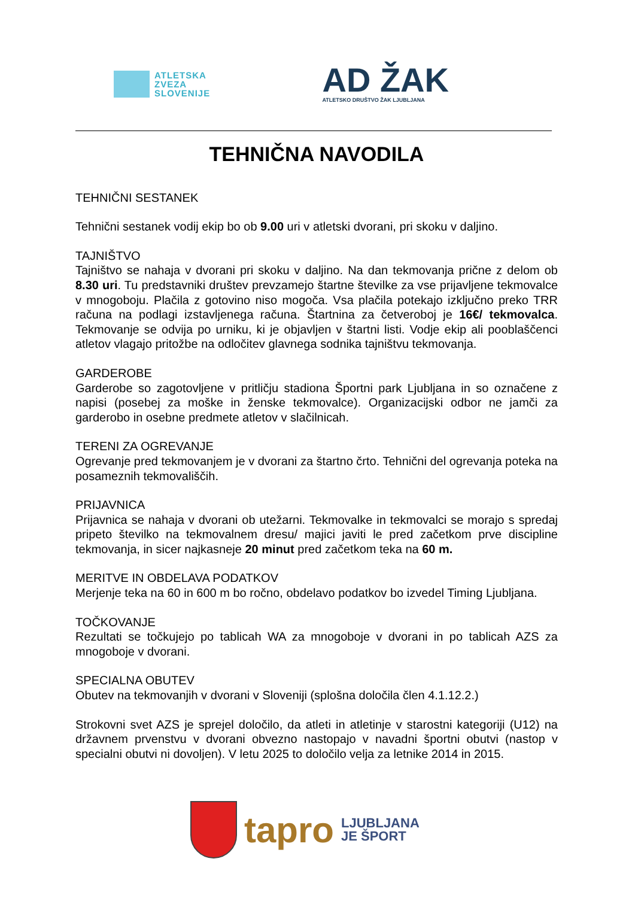ATLETSKA
ZVEZA
SLOVENIJE
AD ŽAK
ATLETSKO DRUŠTVO ŽAK LJUBLJANA
TEHNIČNA NAVODILA
TEHNIČNI SESTANEK
Tehnični sestanek vodij ekip bo ob 9.00 uri v atletski dvorani, pri skoku v daljino.
TAJNIŠTVO
Tajništvo se nahaja v dvorani pri skoku v daljino. Na dan tekmovanja prične z delom ob 8.30 uri. Tu predstavniki društev prevzamejo štartne številke za vse prijavljene tekmovalce v mnogoboju. Plačila z gotovino niso mogoča. Vsa plačila potekajo izključno preko TRR računa na podlagi izstavljenega računa. Štartnina za četveroboj je 16€/ tekmovalca. Tekmovanje se odvija po urniku, ki je objavljen v štartni listi. Vodje ekip ali pooblaščenci atletov vlagajo pritožbe na odločitev glavnega sodnika tajništvu tekmovanja.
GARDEROBE
Garderobe so zagotovljene v pritličju stadiona Športni park Ljubljana in so označene z napisi (posebej za moške in ženske tekmovalce). Organizacijski odbor ne jamči za garderobo in osebne predmete atletov v slačilnicah.
TERENI ZA OGREVANJE
Ogrevanje pred tekmovanjem je v dvorani za štartno črto. Tehnični del ogrevanja poteka na posameznih tekmovališčih.
PRIJAVNICA
Prijavnica se nahaja v dvorani ob utežarni. Tekmovalke in tekmovalci se morajo s spredaj pripeto številko na tekmovalnem dresu/ majici javiti le pred začetkom prve discipline tekmovanja, in sicer najkasneje 20 minut pred začetkom teka na 60 m.
MERITVE IN OBDELAVA PODATKOV
Merjenje teka na 60 in 600 m bo ročno, obdelavo podatkov bo izvedel Timing Ljubljana.
TOČKOVANJE
Rezultati se točkujejo po tablicah WA za mnogoboje v dvorani in po tablicah AZS za mnogoboje v dvorani.
SPECIALNA OBUTEV
Obutev na tekmovanjih v dvorani v Sloveniji (splošna določila člen 4.1.12.2.)
Strokovni svet AZS je sprejel določilo, da atleti in atletinje v starostni kategoriji (U12) na državnem prvenstvu v dvorani obvezno nastopajo v navadni športni obutvi (nastop v specialni obutvi ni dovoljen). V letu 2025 to določilo velja za letnike 2014 in 2015.
tapro
LJUBLJANA
JE ŠPORT